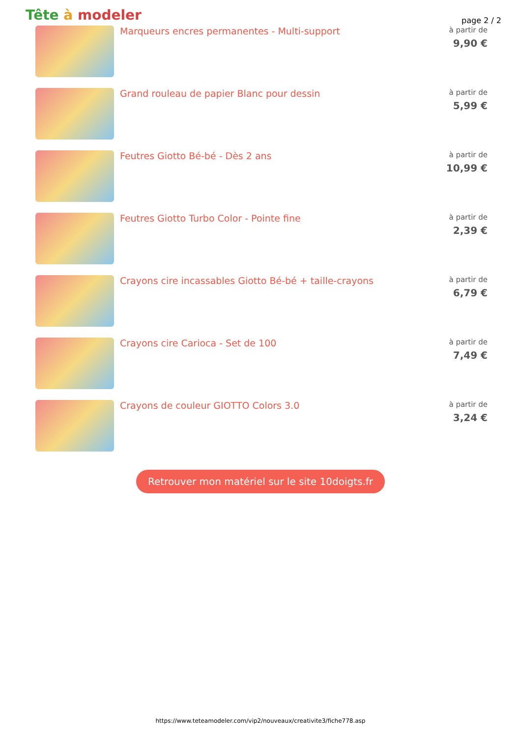Tête à modeler
page 2 / 2
Marqueurs encres permanentes - Multi-support
à partir de
9,90 €
Grand rouleau de papier Blanc pour dessin
à partir de
5,99 €
Feutres Giotto Bé-bé - Dès 2 ans
à partir de
10,99 €
Feutres Giotto Turbo Color - Pointe fine
à partir de
2,39 €
Crayons cire incassables Giotto Bé-bé + taille-crayons
à partir de
6,79 €
Crayons cire Carioca - Set de 100
à partir de
7,49 €
Crayons de couleur GIOTTO Colors 3.0
à partir de
3,24 €
Retrouver mon matériel sur le site 10doigts.fr
https://www.teteamodeler.com/vip2/nouveaux/creativite3/fiche778.asp